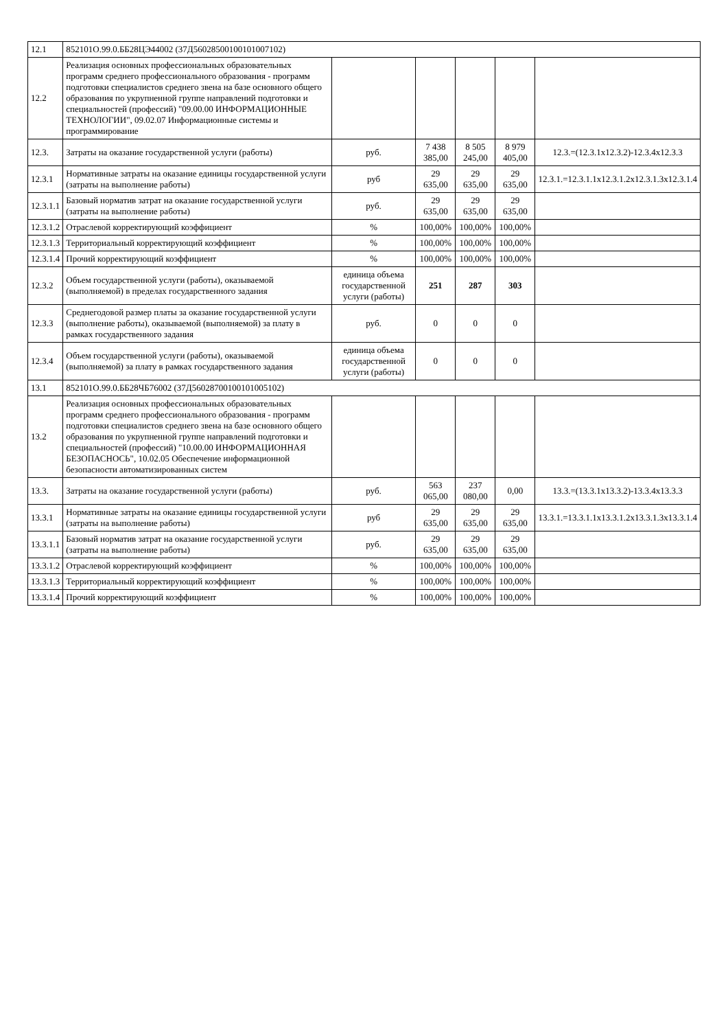| 12.1 | 852101О.99.0.ББ28ЦЭ44002 (37Д56028500100101007102) | | | | | |
| 12.2 | Реализация основных профессиональных образовательных программ среднего профессионального образования - программ подготовки специалистов среднего звена на базе основного общего образования по укрупненной группе направлений подготовки и специальностей (профессий) "09.00.00 ИНФОРМАЦИОННЫЕ ТЕХНОЛОГИИ", 09.02.07 Информационные системы и программирование | | | | | |
| 12.3. | Затраты на оказание государственной услуги (работы) | руб. | 7 438 385,00 | 8 505 245,00 | 8 979 405,00 | 12.3.=(12.3.1х12.3.2)-12.3.4х12.3.3 |
| 12.3.1 | Нормативные затраты на оказание единицы государственной услуги (затраты на выполнение работы) | руб | 29 635,00 | 29 635,00 | 29 635,00 | 12.3.1.=12.3.1.1х12.3.1.2х12.3.1.3х12.3.1.4 |
| 12.3.1.1 | Базовый норматив затрат на оказание государственной услуги (затраты на выполнение работы) | руб. | 29 635,00 | 29 635,00 | 29 635,00 | |
| 12.3.1.2 | Отраслевой корректирующий коэффициент | % | 100,00% | 100,00% | 100,00% | |
| 12.3.1.3 | Территориальный корректирующий коэффициент | % | 100,00% | 100,00% | 100,00% | |
| 12.3.1.4 | Прочий корректирующий коэффициент | % | 100,00% | 100,00% | 100,00% | |
| 12.3.2 | Объем государственной услуги (работы), оказываемой (выполняемой) в пределах государственного задания | единица объема государственной услуги (работы) | 251 | 287 | 303 | |
| 12.3.3 | Среднегодовой размер платы за оказание государственной услуги (выполнение работы), оказываемой (выполняемой) за плату в рамках государственного задания | руб. | 0 | 0 | 0 | |
| 12.3.4 | Объем государственной услуги (работы), оказываемой (выполняемой) за плату в рамках государственного задания | единица объема государственной услуги (работы) | 0 | 0 | 0 | |
| 13.1 | 852101О.99.0.ББ28ЧБ76002 (37Д56028700100101005102) | | | | | |
| 13.2 | Реализация основных профессиональных образовательных программ среднего профессионального образования - программ подготовки специалистов среднего звена на базе основного общего образования по укрупненной группе направлений подготовки и специальностей (профессий) "10.00.00 ИНФОРМАЦИОННАЯ БЕЗОПАСНОСЬ", 10.02.05 Обеспечение информационной безопасности автоматизированных систем | | | | | |
| 13.3. | Затраты на оказание государственной услуги (работы) | руб. | 563 065,00 | 237 080,00 | 0,00 | 13.3.=(13.3.1х13.3.2)-13.3.4х13.3.3 |
| 13.3.1 | Нормативные затраты на оказание единицы государственной услуги (затраты на выполнение работы) | руб | 29 635,00 | 29 635,00 | 29 635,00 | 13.3.1.=13.3.1.1х13.3.1.2х13.3.1.3х13.3.1.4 |
| 13.3.1.1 | Базовый норматив затрат на оказание государственной услуги (затраты на выполнение работы) | руб. | 29 635,00 | 29 635,00 | 29 635,00 | |
| 13.3.1.2 | Отраслевой корректирующий коэффициент | % | 100,00% | 100,00% | 100,00% | |
| 13.3.1.3 | Территориальный корректирующий коэффициент | % | 100,00% | 100,00% | 100,00% | |
| 13.3.1.4 | Прочий корректирующий коэффициент | % | 100,00% | 100,00% | 100,00% | |